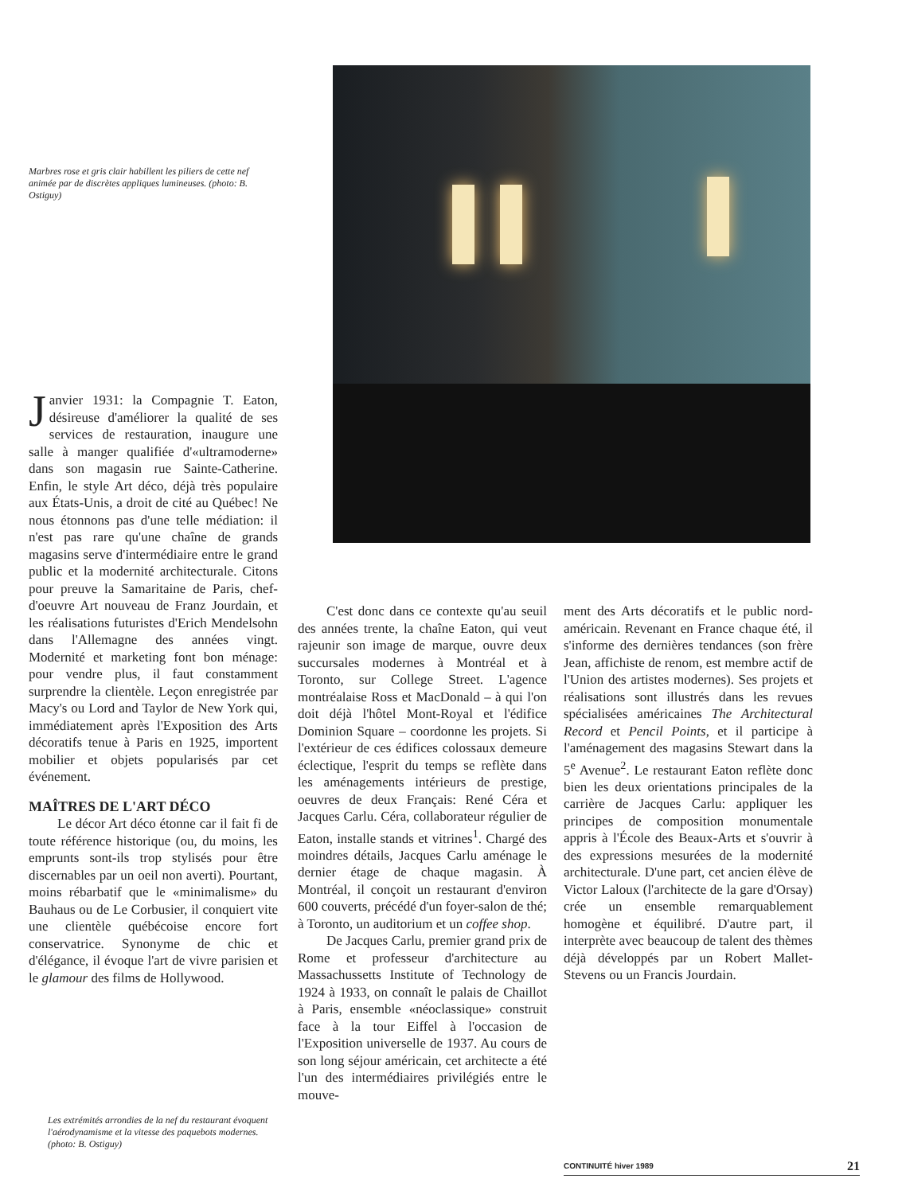Marbres rose et gris clair habillent les piliers de cette nef animée par de discrètes appliques lumineuses. (photo: B. Ostiguy)
Janvier 1931: la Compagnie T. Eaton, désireuse d'améliorer la qualité de ses services de restauration, inaugure une salle à manger qualifiée d'«ultramoderne» dans son magasin rue Sainte-Catherine. Enfin, le style Art déco, déjà très populaire aux États-Unis, a droit de cité au Québec! Ne nous étonnons pas d'une telle médiation: il n'est pas rare qu'une chaîne de grands magasins serve d'intermédiaire entre le grand public et la modernité architecturale. Citons pour preuve la Samaritaine de Paris, chef-d'oeuvre Art nouveau de Franz Jourdain, et les réalisations futuristes d'Erich Mendelsohn dans l'Allemagne des années vingt. Modernité et marketing font bon ménage: pour vendre plus, il faut constamment surprendre la clientèle. Leçon enregistrée par Macy's ou Lord and Taylor de New York qui, immédiatement après l'Exposition des Arts décoratifs tenue à Paris en 1925, importent mobilier et objets popularisés par cet événement.
MAÎTRES DE L'ART DÉCO
Le décor Art déco étonne car il fait fi de toute référence historique (ou, du moins, les emprunts sont-ils trop stylisés pour être discernables par un oeil non averti). Pourtant, moins rébarbatif que le «minimalisme» du Bauhaus ou de Le Corbusier, il conquiert vite une clientèle québécoise encore fort conservatrice. Synonyme de chic et d'élégance, il évoque l'art de vivre parisien et le glamour des films de Hollywood.
C'est donc dans ce contexte qu'au seuil des années trente, la chaîne Eaton, qui veut rajeunir son image de marque, ouvre deux succursales modernes à Montréal et à Toronto, sur College Street. L'agence montréalaise Ross et MacDonald – à qui l'on doit déjà l'hôtel Mont-Royal et l'édifice Dominion Square – coordonne les projets. Si l'extérieur de ces édifices colossaux demeure éclectique, l'esprit du temps se reflète dans les aménagements intérieurs de prestige, oeuvres de deux Français: René Céra et Jacques Carlu. Céra, collaborateur régulier de Eaton, installe stands et vitrines<sup>1</sup>. Chargé des moindres détails, Jacques Carlu aménage le dernier étage de chaque magasin. À Montréal, il conçoit un restaurant d'environ 600 couverts, précédé d'un foyer-salon de thé; à Toronto, un auditorium et un coffee shop.
De Jacques Carlu, premier grand prix de Rome et professeur d'architecture au Massachussetts Institute of Technology de 1924 à 1933, on connaît le palais de Chaillot à Paris, ensemble «néoclassique» construit face à la tour Eiffel à l'occasion de l'Exposition universelle de 1937. Au cours de son long séjour américain, cet architecte a été l'un des intermédiaires privilégiés entre le mouve-
ment des Arts décoratifs et le public nord-américain. Revenant en France chaque été, il s'informe des dernières tendances (son frère Jean, affichiste de renom, est membre actif de l'Union des artistes modernes). Ses projets et réalisations sont illustrés dans les revues spécialisées américaines The Architectural Record et Pencil Points, et il participe à l'aménagement des magasins Stewart dans la 5<sup>e</sup> Avenue<sup>2</sup>. Le restaurant Eaton reflète donc bien les deux orientations principales de la carrière de Jacques Carlu: appliquer les principes de composition monumentale appris à l'École des Beaux-Arts et s'ouvrir à des expressions mesurées de la modernité architecturale. D'une part, cet ancien élève de Victor Laloux (l'architecte de la gare d'Orsay) crée un ensemble remarquablement homogène et équilibré. D'autre part, il interprète avec beaucoup de talent des thèmes déjà développés par un Robert Mallet-Stevens ou un Francis Jourdain.
Les extrémités arrondies de la nef du restaurant évoquent l'aérodynamisme et la vitesse des paquebots modernes. (photo: B. Ostiguy)
CONTINUITÉ hiver 1989 21